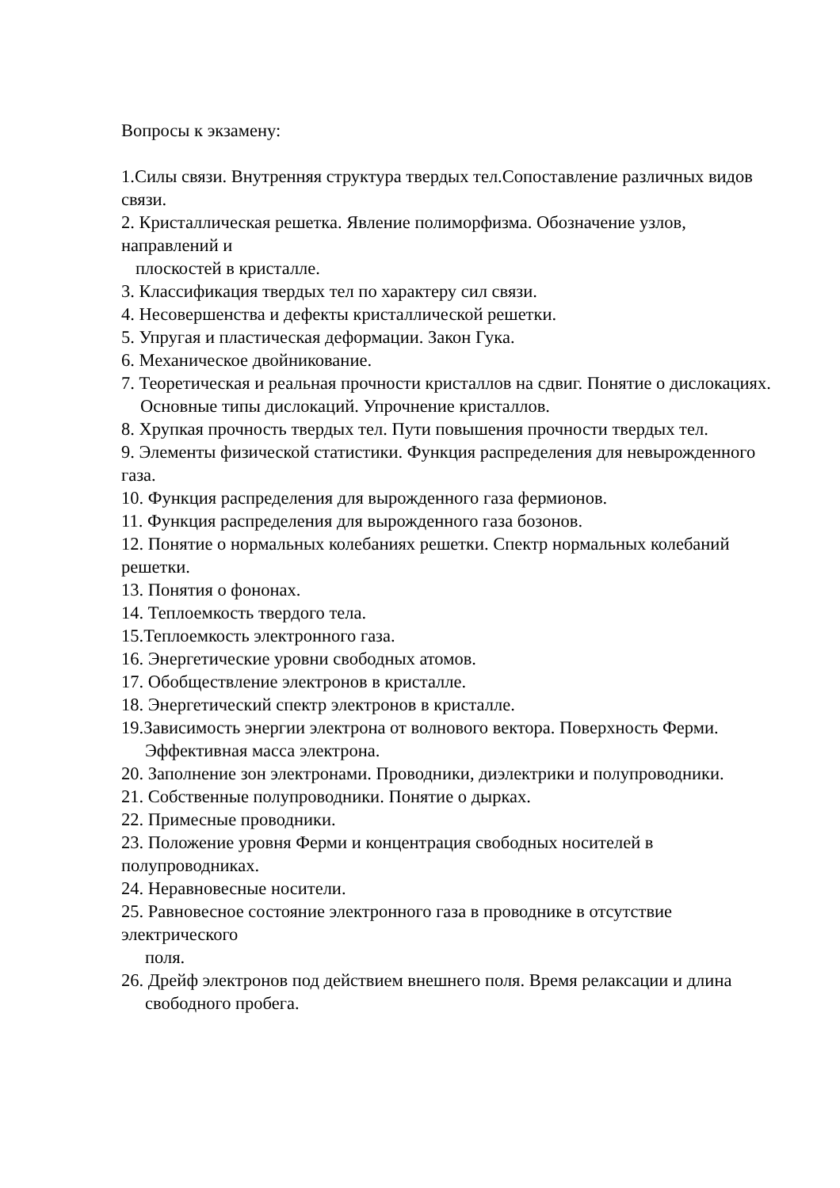Вопросы к экзамену:
1.Силы связи. Внутренняя структура твердых тел.Сопоставление различных видов связи.
2. Кристаллическая решетка. Явление полиморфизма. Обозначение узлов, направлений и
плоскостей в кристалле.
3. Классификация твердых тел по характеру сил связи.
4. Несовершенства и дефекты кристаллической решетки.
5. Упругая и пластическая деформации. Закон Гука.
6. Механическое двойникование.
7. Теоретическая и реальная прочности кристаллов на сдвиг. Понятие о дислокациях.
Основные типы дислокаций. Упрочнение кристаллов.
8. Хрупкая прочность твердых тел. Пути повышения прочности твердых тел.
9. Элементы физической статистики. Функция распределения для невырожденного газа.
10. Функция распределения для вырожденного газа фермионов.
11. Функция распределения для вырожденного газа бозонов.
12. Понятие о нормальных колебаниях решетки. Спектр нормальных колебаний решетки.
13. Понятия о фононах.
14. Теплоемкость твердого тела.
15.Теплоемкость электронного газа.
16. Энергетические уровни свободных атомов.
17. Обобществление электронов в кристалле.
18. Энергетический спектр электронов в кристалле.
19.Зависимость энергии электрона от волнового вектора. Поверхность Ферми.
Эффективная масса электрона.
20. Заполнение зон электронами. Проводники, диэлектрики и полупроводники.
21. Собственные полупроводники. Понятие о дырках.
22. Примесные проводники.
23. Положение уровня Ферми и концентрация свободных носителей в полупроводниках.
24. Неравновесные носители.
25. Равновесное состояние электронного газа в проводнике в отсутствие электрического
поля.
26. Дрейф электронов под действием внешнего поля. Время релаксации и длина
свободного пробега.